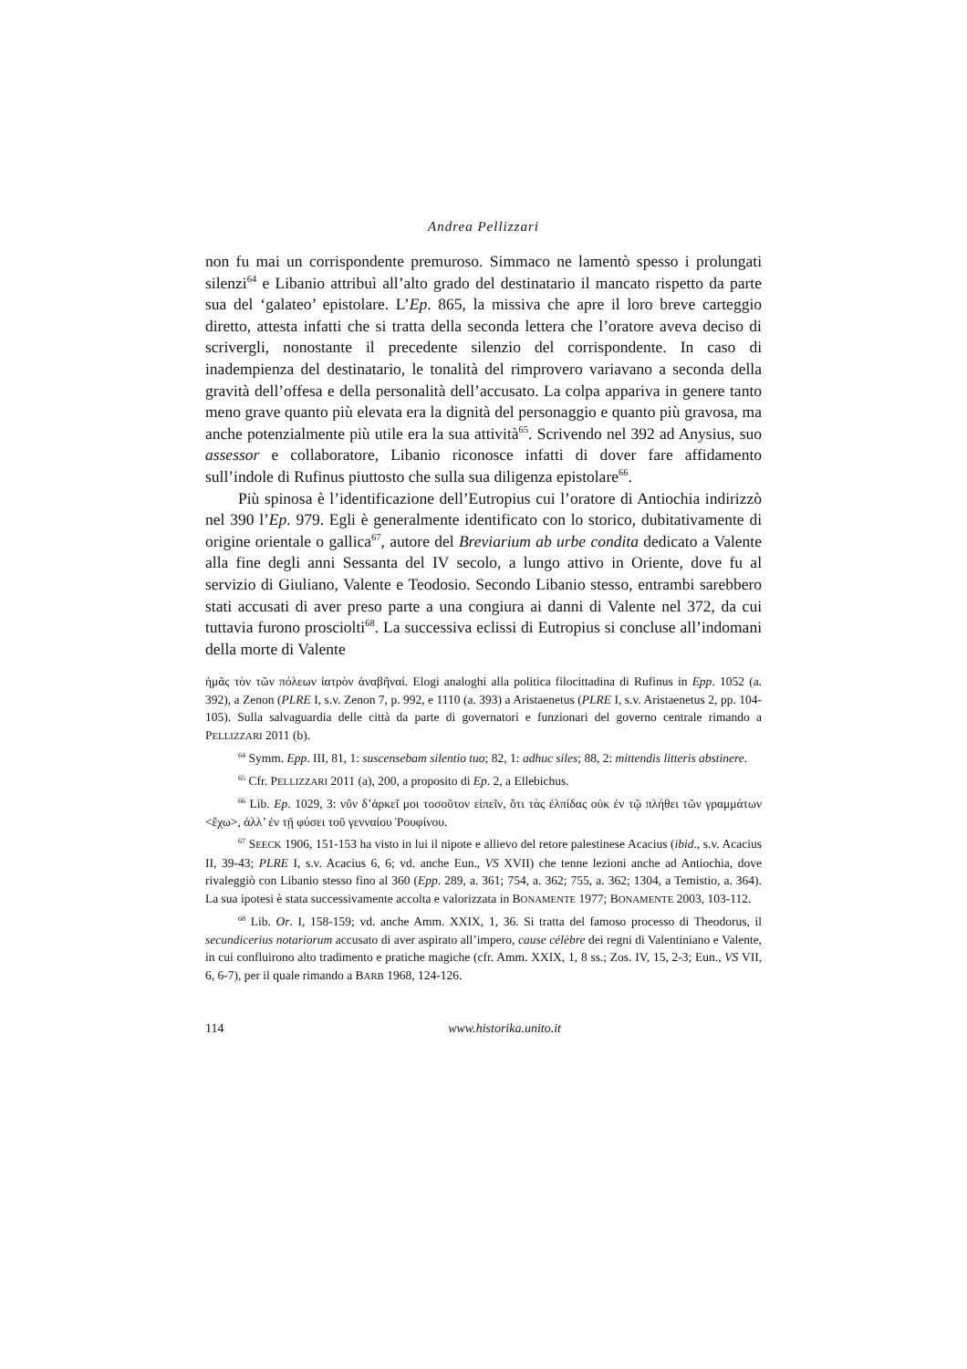Andrea Pellizzari
non fu mai un corrispondente premuroso. Simmaco ne lamentò spesso i prolungati silenzi<sup>64</sup> e Libanio attribuì all’alto grado del destinatario il mancato rispetto da parte sua del ‘galateo’ epistolare. L’Ep. 865, la missiva che apre il loro breve carteggio diretto, attesta infatti che si tratta della seconda lettera che l’oratore aveva deciso di scrivergli, nonostante il precedente silenzio del corrispondente. In caso di inadempienza del destinatario, le tonalità del rimprovero variavano a seconda della gravità dell’offesa e della personalità dell’accusato. La colpa appariva in genere tanto meno grave quanto più elevata era la dignità del personaggio e quanto più gravosa, ma anche potenzialmente più utile era la sua attività<sup>65</sup>. Scrivendo nel 392 ad Anysius, suo assessor e collaboratore, Libanio riconosce infatti di dover fare affidamento sull’indole di Rufinus piuttosto che sulla sua diligenza epistolare<sup>66</sup>.
Più spinosa è l’identificazione dell’Eutropius cui l’oratore di Antiochia indirizzò nel 390 l’Ep. 979. Egli è generalmente identificato con lo storico, dubitativamente di origine orientale o gallica<sup>67</sup>, autore del Breviarium ab urbe condita dedicato a Valente alla fine degli anni Sessanta del IV secolo, a lungo attivo in Oriente, dove fu al servizio di Giuliano, Valente e Teodosio. Secondo Libanio stesso, entrambi sarebbero stati accusati di aver preso parte a una congiura ai danni di Valente nel 372, da cui tuttavia furono prosciolti<sup>68</sup>. La successiva eclissi di Eutropius si concluse all’indomani della morte di Valente
ἡμᾶς τὸν τῶν πόλεων ἰατρὸν ἀναβῆναί. Elogi analoghi alla politica filocittadina di Rufinus in Epp. 1052 (a. 392), a Zenon (PLRE I, s.v. Zenon 7, p. 992, e 1110 (a. 393) a Aristaenetus (PLRE I, s.v. Aristaenetus 2, pp. 104-105). Sulla salvaguardia delle città da parte di governatori e funzionari del governo centrale rimando a PELLIZZARI 2011 (b).
<sup>64</sup> Symm. Epp. III, 81, 1: suscensebam silentio tuo; 82, 1: adhuc siles; 88, 2: mittendis litteris abstinere.
<sup>65</sup> Cfr. PELLIZZARI 2011 (a), 200, a proposito di Ep. 2, a Ellebichus.
<sup>66</sup> Lib. Ep. 1029, 3: νῦν δ’ἀρκεῖ μοι τοσοῦτον εἰπεῖν, ὅτι τὰς ἐλπίδας οὐκ ἐν τῷ πλήθει τῶν γραμμάτων <ἔχω>, ἀλλ’ ἐν τῇ φύσει τοῦ γενναίου Ῥουφίνου.
<sup>67</sup> SEECK 1906, 151-153 ha visto in lui il nipote e allievo del retore palestinese Acacius (ibid., s.v. Acacius II, 39-43; PLRE I, s.v. Acacius 6, 6; vd. anche Eun., VS XVII) che tenne lezioni anche ad Antiochia, dove rivaleggiò con Libanio stesso fino al 360 (Epp. 289, a. 361; 754, a. 362; 755, a. 362; 1304, a Temistio, a. 364). La sua ipotesi è stata successivamente accolta e valorizzata in BONAMENTE 1977; BONAMENTE 2003, 103-112.
<sup>68</sup> Lib. Or. I, 158-159; vd. anche Amm. XXIX, 1, 36. Si tratta del famoso processo di Theodorus, il secundicerius notariorum accusato di aver aspirato all’impero, cause célèbre dei regni di Valentiniano e Valente, in cui confluirono alto tradimento e pratiche magiche (cfr. Amm. XXIX, 1, 8 ss.; Zos. IV, 15, 2-3; Eun., VS VII, 6, 6-7), per il quale rimando a BARB 1968, 124-126.
114 www.historika.unito.it